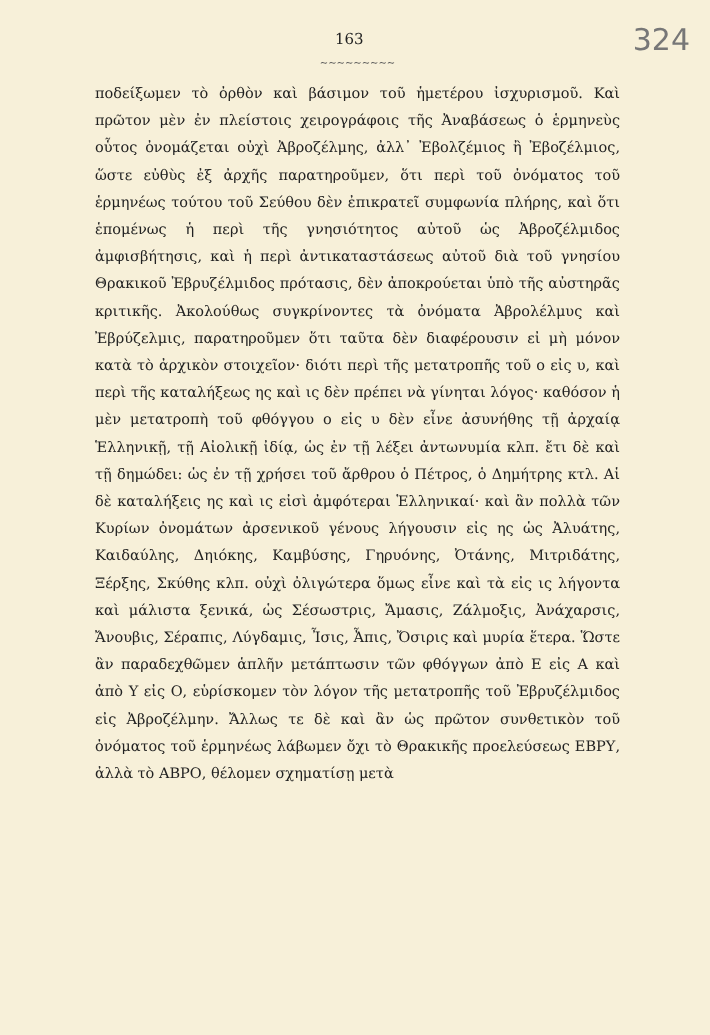163 324
~~~~~~~~~
ποδείξωμεν τὸ ὀρθὸν καὶ βάσιμον τοῦ ἡμετέρου ἰσχυρισμοῦ. Καὶ πρῶτον μὲν ἐν πλείστοις χειρογράφοις τῆς Ἀναβάσεως ὁ ἑρμηνεὺς οὗτος ὀνομάζεται οὐχὶ Ἀβροζέλμης, ἀλλ᾽ Ἐβολζέμιος ἢ Ἐβοζέλμιος, ὥστε εὐθὺς ἐξ ἀρχῆς παρατηροῦμεν, ὅτι περὶ τοῦ ὀνόματος τοῦ ἑρμηνέως τούτου τοῦ Σεύθου δὲν ἐπικρατεῖ συμφωνία πλήρης, καὶ ὅτι ἑπομένως ἡ περὶ τῆς γνησιότητος αὐτοῦ ὡς Ἀβροζέλμιδος ἀμφισβήτησις, καὶ ἡ περὶ ἀντικαταστάσεως αὐτοῦ διὰ τοῦ γνησίου Θρακικοῦ Ἐβρυζέλμιδος πρότασις, δὲν ἀποκρούεται ὑπὸ τῆς αὐστηρᾶς κριτικῆς. Ἀκολούθως συγκρίνοντες τὰ ὀνόματα Ἀβρολέλμυς καὶ Ἐβρύζελμις, παρατηροῦμεν ὅτι ταῦτα δὲν διαφέρουσιν εἰ μὴ μόνον κατὰ τὸ ἀρχικὸν στοιχεῖον· διότι περὶ τῆς μετατροπῆς τοῦ ο εἰς υ, καὶ περὶ τῆς καταλήξεως ης καὶ ις δὲν πρέπει νὰ γίνηται λόγος· καθόσον ἡ μὲν μετατροπὴ τοῦ φθόγγου ο εἰς υ δὲν εἶνε ἀσυνήθης τῇ ἀρχαίᾳ Ἑλληνικῇ, τῇ Αἰολικῇ ἰδίᾳ, ὡς ἐν τῇ λέξει ἀντωνυμία κλπ. ἔτι δὲ καὶ τῇ δημώδει: ὡς ἐν τῇ χρήσει τοῦ ἄρθρου ὁ Πέτρος, ὁ Δημήτρης κτλ. Αἱ δὲ καταλήξεις ης καὶ ις εἰσὶ ἀμφότεραι Ἑλληνικαί· καὶ ἂν πολλὰ τῶν Κυρίων ὀνομάτων ἀρσενικοῦ γένους λήγουσιν εἰς ης ὡς Ἀλυάτης, Καιδαύλης, Δηιόκης, Καμβύσης, Γηρυόνης, Ὀτάνης, Μιτριδάτης, Ξέρξης, Σκύθης κλπ. οὐχὶ ὀλιγώτερα ὅμως εἶνε καὶ τὰ εἰς ις λήγοντα καὶ μάλιστα ξενικά, ὡς Σέσωστρις, Ἄμασις, Ζάλμοξις, Ἀνάχαρσις, Ἄνουβις, Σέραπις, Λύγδαμις, Ἶσις, Ἆπις, Ὄσιρις καὶ μυρία ἕτερα. Ὥστε ἂν παραδεχθῶμεν ἁπλῆν μετάπτωσιν τῶν φθόγγων ἀπὸ Ε εἰς Α καὶ ἀπὸ Υ εἰς Ο, εὑρίσκομεν τὸν λόγον τῆς μετατροπῆς τοῦ Ἐβρυζέλμιδος εἰς Ἀβροζέλμην. Ἄλλως τε δὲ καὶ ἂν ὡς πρῶτον συνθετικὸν τοῦ ὀνόματος τοῦ ἑρμηνέως λάβωμεν ὄχι τὸ Θρακικῆς προελεύσεως ΕΒΡΥ, ἀλλὰ τὸ ΑΒΡΟ, θέλομεν σχηματίσῃ μετὰ